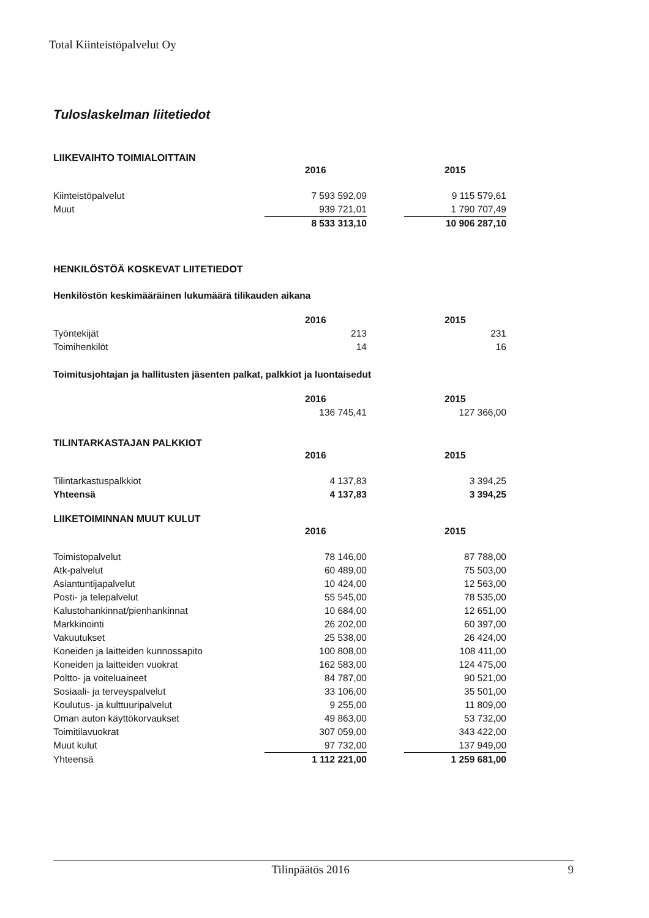Total Kiinteistöpalvelut Oy
Tuloslaskelman liitetiedot
LIIKEVAIHTO TOIMIALOITTAIN
| | 2016 | | 2015 |
| Kiinteistöpalvelut | 7 593 592,09 | | 9 115 579,61 |
| Muut | 939 721,01 | | 1 790 707,49 |
| | 8 533 313,10 | | 10 906 287,10 |
HENKILÖSTÖÄ KOSKEVAT LIITETIEDOT
Henkilöstön keskimääräinen lukumäärä tilikauden aikana
| | 2016 | | 2015 |
| Työntekijät | 213 | | 231 |
| Toimihenkilöt | 14 | | 16 |
Toimitusjohtajan ja hallitusten jäsenten palkat, palkkiot ja luontaisedut
| | 2016 | | 2015 |
| | 136 745,41 | | 127 366,00 |
TILINTARKASTAJAN PALKKIOT
| | 2016 | | 2015 |
| Tilintarkastuspalkkiot | 4 137,83 | | 3 394,25 |
| Yhteensä | 4 137,83 | | 3 394,25 |
LIIKETOIMINNAN MUUT KULUT
| | 2016 | | 2015 |
| Toimistopalvelut | 78 146,00 | | 87 788,00 |
| Atk-palvelut | 60 489,00 | | 75 503,00 |
| Asiantuntijapalvelut | 10 424,00 | | 12 563,00 |
| Posti- ja telepalvelut | 55 545,00 | | 78 535,00 |
| Kalustohankinnat/pienhankinnat | 10 684,00 | | 12 651,00 |
| Markkinointi | 26 202,00 | | 60 397,00 |
| Vakuutukset | 25 538,00 | | 26 424,00 |
| Koneiden ja laitteiden kunnossapito | 100 808,00 | | 108 411,00 |
| Koneiden ja laitteiden vuokrat | 162 583,00 | | 124 475,00 |
| Poltto- ja voiteluaineet | 84 787,00 | | 90 521,00 |
| Sosiaali- ja terveyspalvelut | 33 106,00 | | 35 501,00 |
| Koulutus- ja kulttuuripalvelut | 9 255,00 | | 11 809,00 |
| Oman auton käyttökorvaukset | 49 863,00 | | 53 732,00 |
| Toimitilavuokrat | 307 059,00 | | 343 422,00 |
| Muut kulut | 97 732,00 | | 137 949,00 |
| Yhteensä | 1 112 221,00 | | 1 259 681,00 |
Tilinpäätös 2016 9